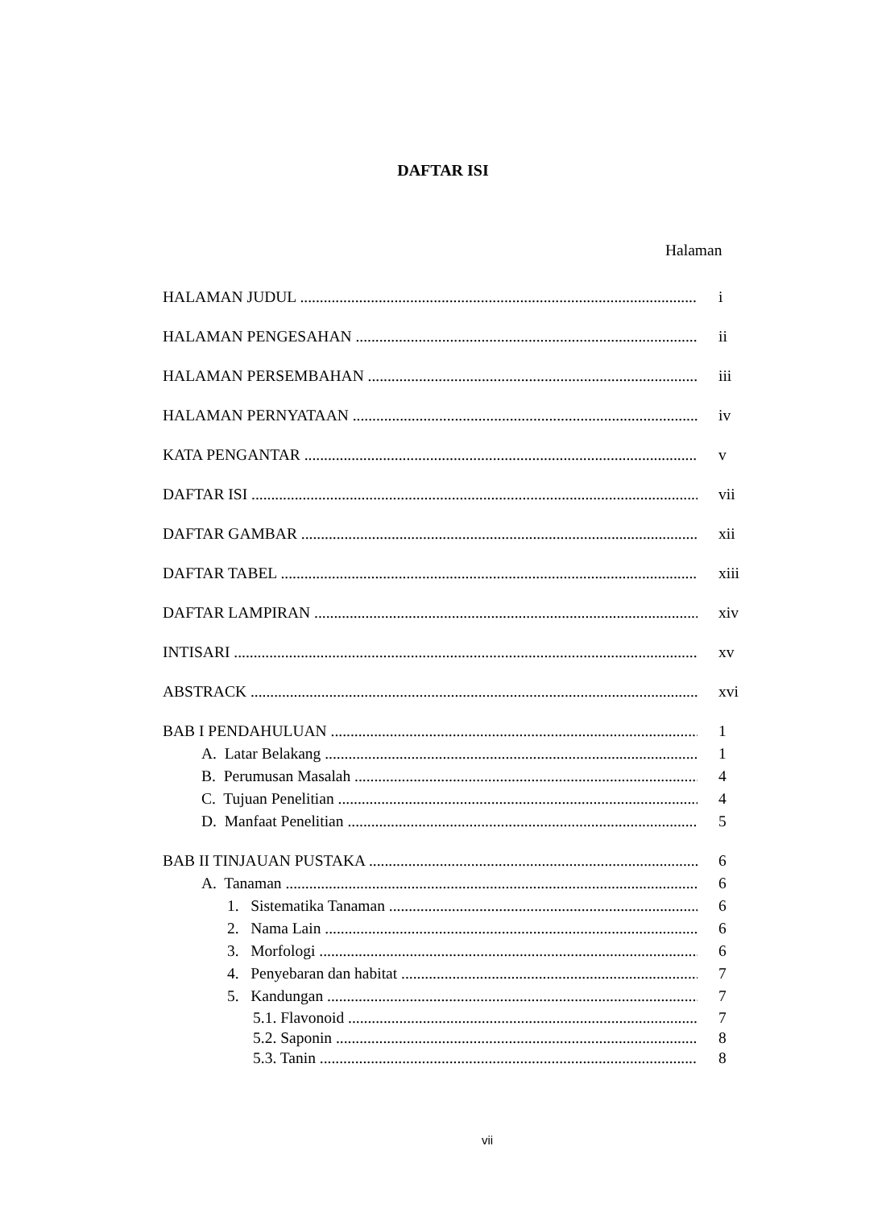DAFTAR ISI
Halaman
HALAMAN JUDUL i
HALAMAN PENGESAHAN ii
HALAMAN PERSEMBAHAN iii
HALAMAN PERNYATAAN iv
KATA PENGANTAR v
DAFTAR ISI vii
DAFTAR GAMBAR xii
DAFTAR TABEL xiii
DAFTAR LAMPIRAN xiv
INTISARI xv
ABSTRACK xvi
BAB I PENDAHULUAN 1
A. Latar Belakang 1
B. Perumusan Masalah 4
C. Tujuan Penelitian 4
D. Manfaat Penelitian 5
BAB II TINJAUAN PUSTAKA 6
A. Tanaman 6
1. Sistematika Tanaman 6
2. Nama Lain 6
3. Morfologi 6
4. Penyebaran dan habitat 7
5. Kandungan 7
5.1. Flavonoid 7
5.2. Saponin 8
5.3. Tanin 8
vii